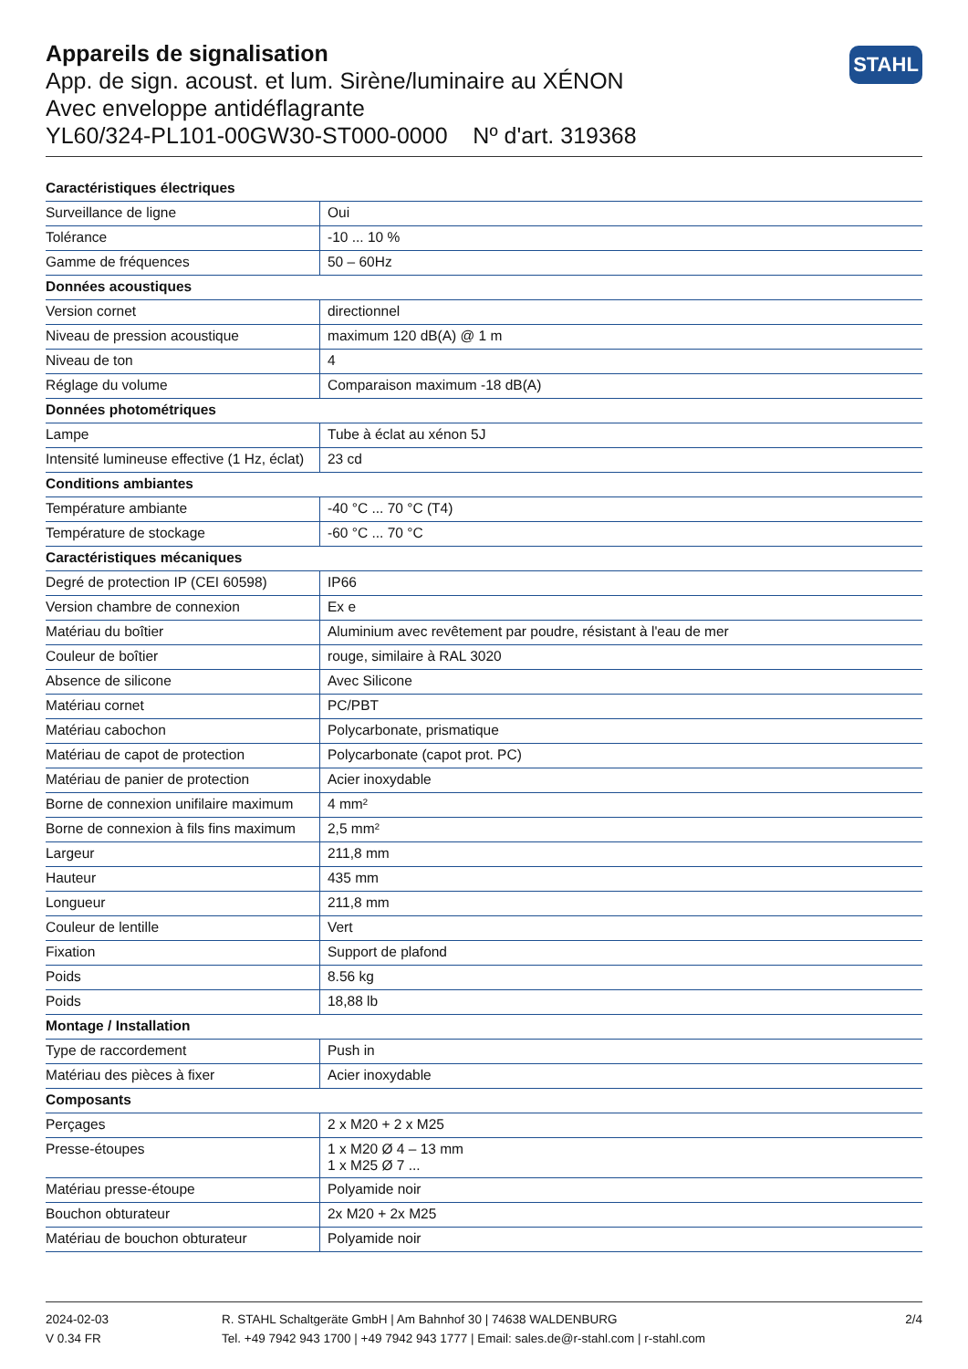Appareils de signalisation
App. de sign. acoust. et lum. Sirène/luminaire au XÉNON
Avec enveloppe antidéflagrante
YL60/324-PL101-00GW30-ST000-0000 Nº d'art. 319368
STAHL
| Caractéristiques électriques | |
| --- | --- |
| Surveillance de ligne | Oui |
| Tolérance | -10 ... 10 % |
| Gamme de fréquences | 50 – 60Hz |
| Données acoustiques | |
| Version cornet | directionnel |
| Niveau de pression acoustique | maximum 120 dB(A) @ 1 m |
| Niveau de ton | 4 |
| Réglage du volume | Comparaison maximum -18 dB(A) |
| Données photométriques | |
| Lampe | Tube à éclat au xénon 5J |
| Intensité lumineuse effective (1 Hz, éclat) | 23 cd |
| Conditions ambiantes | |
| Température ambiante | -40 °C ... 70 °C (T4) |
| Température de stockage | -60 °C ... 70 °C |
| Caractéristiques mécaniques | |
| Degré de protection IP (CEI 60598) | IP66 |
| Version chambre de connexion | Ex e |
| Matériau du boîtier | Aluminium avec revêtement par poudre, résistant à l'eau de mer |
| Couleur de boîtier | rouge, similaire à RAL 3020 |
| Absence de silicone | Avec Silicone |
| Matériau cornet | PC/PBT |
| Matériau cabochon | Polycarbonate, prismatique |
| Matériau de capot de protection | Polycarbonate (capot prot. PC) |
| Matériau de panier de protection | Acier inoxydable |
| Borne de connexion unifilaire maximum | 4 mm² |
| Borne de connexion à fils fins maximum | 2,5 mm² |
| Largeur | 211,8 mm |
| Hauteur | 435 mm |
| Longueur | 211,8 mm |
| Couleur de lentille | Vert |
| Fixation | Support de plafond |
| Poids | 8.56 kg |
| Poids | 18,88 lb |
| Montage / Installation | |
| Type de raccordement | Push in |
| Matériau des pièces à fixer | Acier inoxydable |
| Composants | |
| Perçages | 2 x M20 + 2 x M25 |
| Presse-étoupes | 1 x M20 Ø 4 – 13 mm 1 x M25 Ø 7 ... |
| Matériau presse-étoupe | Polyamide noir |
| Bouchon obturateur | 2x M20 + 2x M25 |
| Matériau de bouchon obturateur | Polyamide noir |
2024-02-03
V 0.34 FR
R. STAHL Schaltgeräte GmbH | Am Bahnhof 30 | 74638 WALDENBURG
Tel. +49 7942 943 1700 | +49 7942 943 1777 | Email: sales.de@r-stahl.com | r-stahl.com
2/4